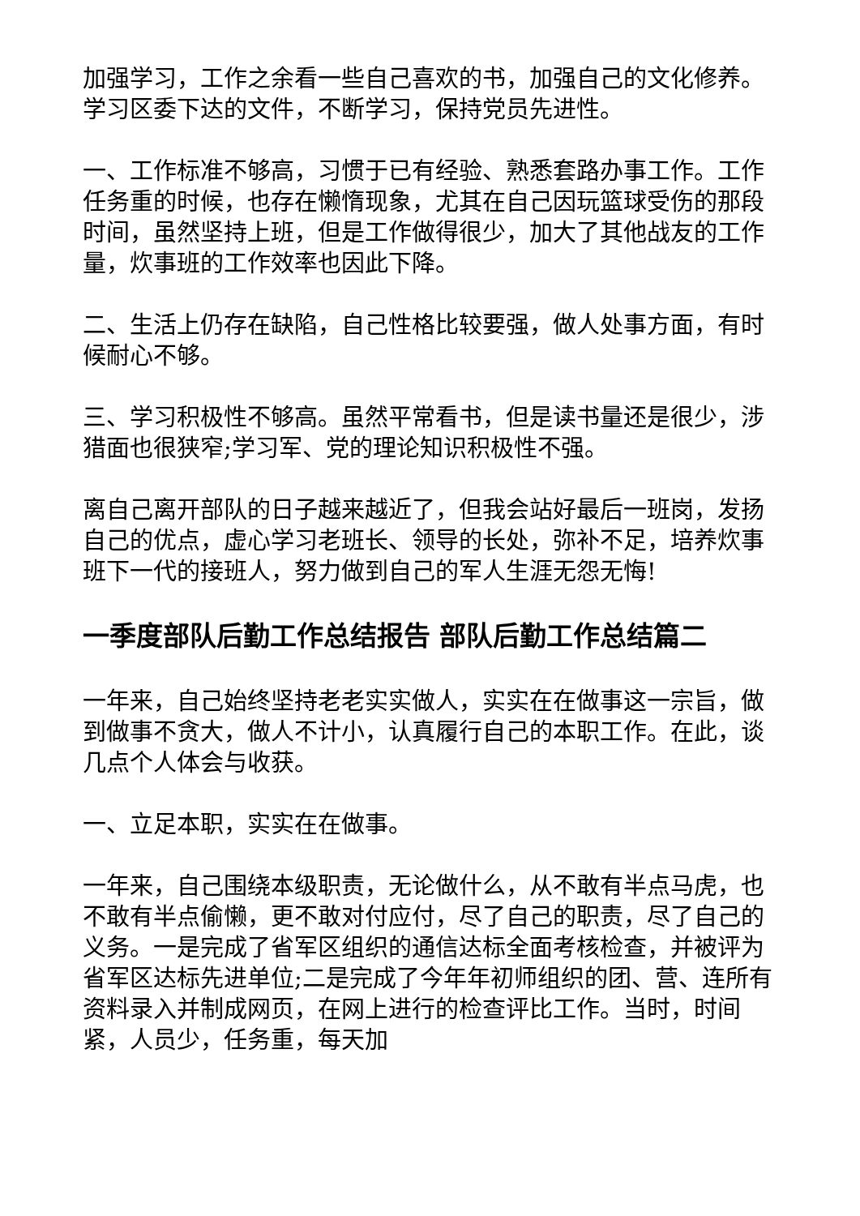加强学习，工作之余看一些自己喜欢的书，加强自己的文化修养。学习区委下达的文件，不断学习，保持党员先进性。
一、工作标准不够高，习惯于已有经验、熟悉套路办事工作。工作任务重的时候，也存在懒惰现象，尤其在自己因玩篮球受伤的那段时间，虽然坚持上班，但是工作做得很少，加大了其他战友的工作量，炊事班的工作效率也因此下降。
二、生活上仍存在缺陷，自己性格比较要强，做人处事方面，有时候耐心不够。
三、学习积极性不够高。虽然平常看书，但是读书量还是很少，涉猎面也很狭窄;学习军、党的理论知识积极性不强。
离自己离开部队的日子越来越近了，但我会站好最后一班岗，发扬自己的优点，虚心学习老班长、领导的长处，弥补不足，培养炊事班下一代的接班人，努力做到自己的军人生涯无怨无悔!
一季度部队后勤工作总结报告 部队后勤工作总结篇二
一年来，自己始终坚持老老实实做人，实实在在做事这一宗旨，做到做事不贪大，做人不计小，认真履行自己的本职工作。在此，谈几点个人体会与收获。
一、立足本职，实实在在做事。
一年来，自己围绕本级职责，无论做什么，从不敢有半点马虎，也不敢有半点偷懒，更不敢对付应付，尽了自己的职责，尽了自己的义务。一是完成了省军区组织的通信达标全面考核检查，并被评为省军区达标先进单位;二是完成了今年年初师组织的团、营、连所有资料录入并制成网页，在网上进行的检查评比工作。当时，时间紧，人员少，任务重，每天加